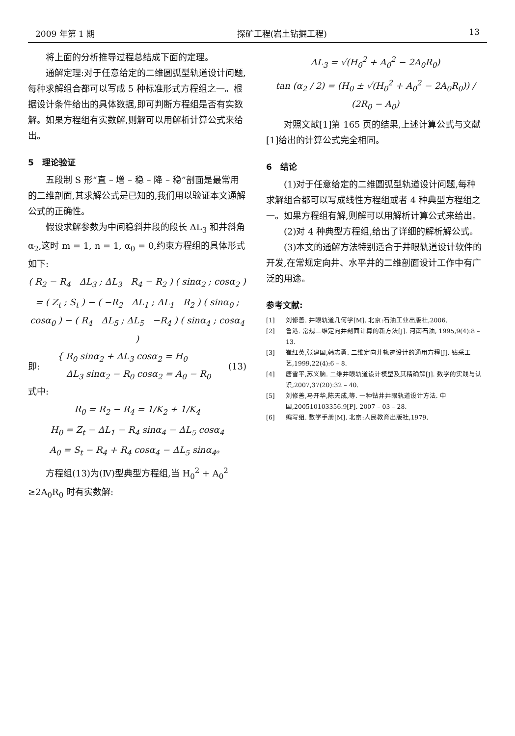2009 年第 1 期 探矿工程(岩土钻掘工程) 13
将上面的分析推导过程总结成下面的定理。
通解定理:对于任意给定的二维圆弧型轨道设计问题,每种求解组合都可以写成 5 种标准形式方程组之一。根据设计条件给出的具体数据,即可判断方程组是否有实数解。如果方程组有实数解,则解可以用解析计算公式来给出。
5　理论验证
五段制 S 形“直 – 增 – 稳 – 降 – 稳”剖面是最常用的二维剖面,其求解公式是已知的,我们用以验证本文通解公式的正确性。
假设求解参数为中间稳斜井段的段长 ΔL<sub>3</sub> 和井斜角 α<sub>2</sub>,这时 m = 1, n = 1, α<sub>0</sub> = 0,约束方程组的具体形式如下:
( R<sub>2</sub> − R<sub>4</sub>　ΔL<sub>3</sub> ; ΔL<sub>3</sub>　R<sub>4</sub> − R<sub>2</sub> ) ( sinα<sub>2</sub> ; cosα<sub>2</sub> )
= ( Z<sub>t</sub> ; S<sub>t</sub> ) − ( −R<sub>2</sub>　ΔL<sub>1</sub> ; ΔL<sub>1</sub>　R<sub>2</sub> ) ( sinα<sub>0</sub> ; cosα<sub>0</sub> ) − ( R<sub>4</sub>　ΔL<sub>5</sub> ; ΔL<sub>5</sub>　−R<sub>4</sub> ) ( sinα<sub>4</sub> ; cosα<sub>4</sub> )
即: { R<sub>0</sub> sinα<sub>2</sub> + ΔL<sub>3</sub> cosα<sub>2</sub> = H<sub>0</sub>
　ΔL<sub>3</sub> sinα<sub>2</sub> − R<sub>0</sub> cosα<sub>2</sub> = A<sub>0</sub> − R<sub>0</sub> (13)
式中:
R<sub>0</sub> = R<sub>2</sub> − R<sub>4</sub> = 1/K<sub>2</sub> + 1/K<sub>4</sub>
H<sub>0</sub> = Z<sub>t</sub> − ΔL<sub>1</sub> − R<sub>4</sub> sinα<sub>4</sub> − ΔL<sub>5</sub> cosα<sub>4</sub>
A<sub>0</sub> = S<sub>t</sub> − R<sub>4</sub> + R<sub>4</sub> cosα<sub>4</sub> − ΔL<sub>5</sub> sinα<sub>4</sub>。
方程组(13)为(Ⅳ)型典型方程组,当 H<sub>0</sub><sup>2</sup> + A<sub>0</sub><sup>2</sup> ≥2A<sub>0</sub>R<sub>0</sub> 时有实数解:
ΔL<sub>3</sub> = √(H<sub>0</sub><sup>2</sup> + A<sub>0</sub><sup>2</sup> − 2A<sub>0</sub>R<sub>0</sub>)
tan (α<sub>2</sub> / 2) = (H<sub>0</sub> ± √(H<sub>0</sub><sup>2</sup> + A<sub>0</sub><sup>2</sup> − 2A<sub>0</sub>R<sub>0</sub>)) / (2R<sub>0</sub> − A<sub>0</sub>)
对照文献[1]第 165 页的结果,上述计算公式与文献[1]给出的计算公式完全相同。
6　结论
(1)对于任意给定的二维圆弧型轨道设计问题,每种求解组合都可以写成线性方程组或者 4 种典型方程组之一。如果方程组有解,则解可以用解析计算公式来给出。
(2)对 4 种典型方程组,给出了详细的解析解公式。
(3)本文的通解方法特别适合于井眼轨道设计软件的开发,在常规定向井、水平井的二维剖面设计工作中有广泛的用途。
参考文献:
[1] 刘修善. 井眼轨道几何学[M]. 北京:石油工业出版社,2006.
[2] 鲁港. 常规二维定向井剖面计算的新方法[J]. 河南石油, 1995,9(4):8 – 13.
[3] 崔红英,张建国,韩志勇. 二维定向井轨迹设计的通用方程[J]. 钻采工艺,1999,22(4):6 – 8.
[4] 唐雪平,苏义脑. 二维井眼轨道设计模型及其精确解[J]. 数学的实践与认识,2007,37(20):32 – 40.
[5] 刘修善,马开华,陈天成,等. 一种钻井井眼轨道设计方法. 中国,200510103356.9[P]. 2007 – 03 – 28.
[6] 编写组. 数学手册[M]. 北京:人民教育出版社,1979.